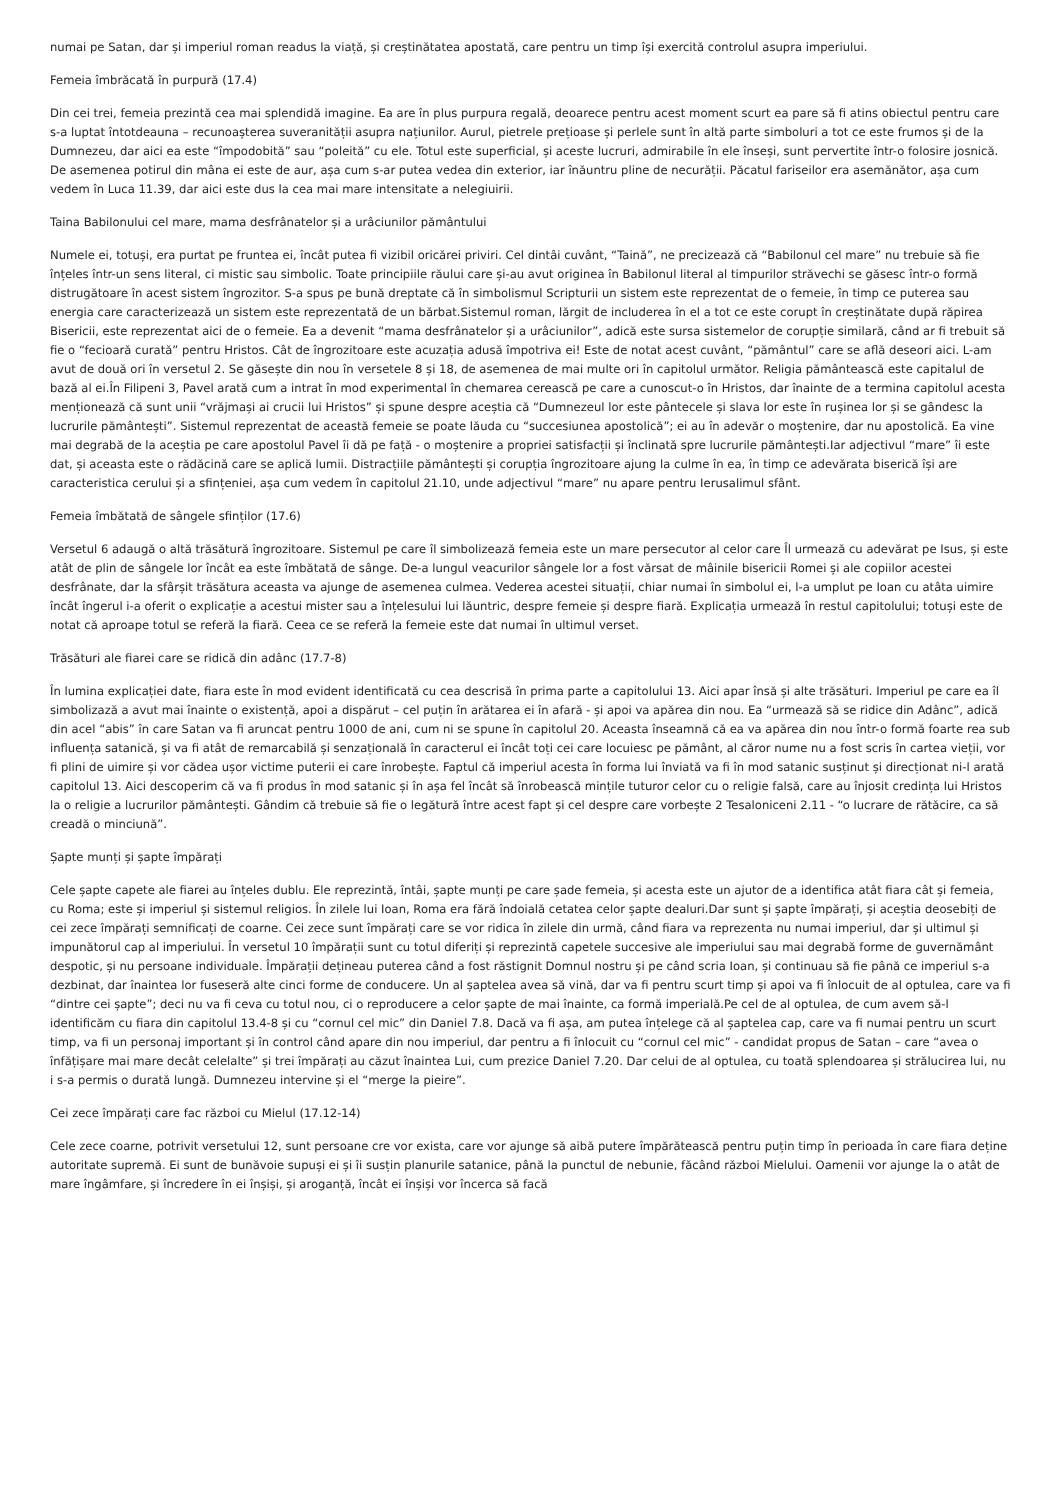numai pe Satan, dar și imperiul roman readus la viață, și creștinătatea apostată, care pentru un timp își exercită controlul asupra imperiului.
Femeia îmbrăcată în purpură (17.4)
Din cei trei, femeia prezintă cea mai splendidă imagine. Ea are în plus purpura regală, deoarece pentru acest moment scurt ea pare să fi atins obiectul pentru care s-a luptat întotdeauna – recunoașterea suveranității asupra națiunilor. Aurul, pietrele prețioase și perlele sunt în altă parte simboluri a tot ce este frumos și de la Dumnezeu, dar aici ea este “împodobită” sau “poleită” cu ele. Totul este superficial, și aceste lucruri, admirabile în ele înseși, sunt pervertite într-o folosire josnică. De asemenea potirul din mâna ei este de aur, așa cum s-ar putea vedea din exterior, iar înăuntru pline de necurății. Păcatul fariseilor era asemănător, așa cum vedem în Luca 11.39, dar aici este dus la cea mai mare intensitate a nelegiuirii.
Taina Babilonului cel mare, mama desfrânatelor și a urâciunilor pământului
Numele ei, totuși, era purtat pe fruntea ei, încât putea fi vizibil oricărei priviri. Cel dintâi cuvânt, “Taină”, ne precizează că “Babilonul cel mare” nu trebuie să fie înțeles într-un sens literal, ci mistic sau simbolic. Toate principiile răului care și-au avut originea în Babilonul literal al timpurilor străvechi se găsesc într-o formă distrugătoare în acest sistem îngrozitor. S-a spus pe bună dreptate că în simbolismul Scripturii un sistem este reprezentat de o femeie, în timp ce puterea sau energia care caracterizează un sistem este reprezentată de un bărbat.Sistemul roman, lărgit de includerea în el a tot ce este corupt în creștinătate după răpirea Bisericii, este reprezentat aici de o femeie. Ea a devenit “mama desfrânatelor și a urâciunilor”, adică este sursa sistemelor de corupție similară, când ar fi trebuit să fie o “fecioară curată” pentru Hristos. Cât de îngrozitoare este acuzația adusă împotriva ei! Este de notat acest cuvânt, “pământul” care se află deseori aici. L-am avut de două ori în versetul 2. Se găsește din nou în versetele 8 și 18, de asemenea de mai multe ori în capitolul următor. Religia pământească este capitalul de bază al ei.În Filipeni 3, Pavel arată cum a intrat în mod experimental în chemarea cerească pe care a cunoscut-o în Hristos, dar înainte de a termina capitolul acesta menționează că sunt unii “vrăjmași ai crucii lui Hristos” și spune despre aceștia că “Dumnezeul lor este pântecele și slava lor este în rușinea lor și se gândesc la lucrurile pământești”. Sistemul reprezentat de această femeie se poate lăuda cu “succesiunea apostolică”; ei au în adevăr o moștenire, dar nu apostolică. Ea vine mai degrabă de la aceștia pe care apostolul Pavel îi dă pe față - o moștenire a propriei satisfacții și înclinată spre lucrurile pământești.Iar adjectivul “mare” îi este dat, și aceasta este o rădăcină care se aplică lumii. Distracțiile pământești și corupția îngrozitoare ajung la culme în ea, în timp ce adevărata biserică își are caracteristica cerului și a sfințeniei, așa cum vedem în capitolul 21.10, unde adjectivul “mare” nu apare pentru Ierusalimul sfânt.
Femeia îmbătată de sângele sfinților (17.6)
Versetul 6 adaugă o altă trăsătură îngrozitoare. Sistemul pe care îl simbolizează femeia este un mare persecutor al celor care Îl urmează cu adevărat pe Isus, și este atât de plin de sângele lor încât ea este îmbătată de sânge. De-a lungul veacurilor sângele lor a fost vărsat de mâinile bisericii Romei și ale copiilor acestei desfrânate, dar la sfârșit trăsătura aceasta va ajunge de asemenea culmea. Vederea acestei situații, chiar numai în simbolul ei, l-a umplut pe Ioan cu atâta uimire încât îngerul i-a oferit o explicație a acestui mister sau a înțelesului lui lăuntric, despre femeie și despre fiară. Explicația urmează în restul capitolului; totuși este de notat că aproape totul se referă la fiară. Ceea ce se referă la femeie este dat numai în ultimul verset.
Trăsături ale fiarei care se ridică din adânc (17.7-8)
În lumina explicației date, fiara este în mod evident identificată cu cea descrisă în prima parte a capitolului 13. Aici apar însă și alte trăsături. Imperiul pe care ea îl simbolizază a avut mai înainte o existență, apoi a dispărut – cel puțin în arătarea ei în afară - și apoi va apărea din nou. Ea “urmează să se ridice din Adânc”, adică din acel “abis” în care Satan va fi aruncat pentru 1000 de ani, cum ni se spune în capitolul 20. Aceasta înseamnă că ea va apărea din nou într-o formă foarte rea sub influența satanică, și va fi atât de remarcabilă și senzațională în caracterul ei încât toți cei care locuiesc pe pământ, al căror nume nu a fost scris în cartea vieții, vor fi plini de uimire și vor cădea ușor victime puterii ei care înrobește. Faptul că imperiul acesta în forma lui înviată va fi în mod satanic susținut și direcționat ni-l arată capitolul 13. Aici descoperim că va fi produs în mod satanic și în așa fel încât să înrobească mințile tuturor celor cu o religie falsă, care au înjosit credința lui Hristos la o religie a lucrurilor pământești. Gândim că trebuie să fie o legătură între acest fapt și cel despre care vorbește 2 Tesaloniceni 2.11 - “o lucrare de rătăcire, ca să creadă o minciună”.
Șapte munți și șapte împărați
Cele șapte capete ale fiarei au înțeles dublu. Ele reprezintă, întâi, șapte munți pe care șade femeia, și acesta este un ajutor de a identifica atât fiara cât și femeia, cu Roma; este și imperiul și sistemul religios. În zilele lui Ioan, Roma era fără îndoială cetatea celor șapte dealuri.Dar sunt și șapte împărați, și aceștia deosebiți de cei zece împărați semnificați de coarne. Cei zece sunt împărați care se vor ridica în zilele din urmă, când fiara va reprezenta nu numai imperiul, dar și ultimul și impunătorul cap al imperiului. În versetul 10 împărații sunt cu totul diferiți și reprezintă capetele succesive ale imperiului sau mai degrabă forme de guvernământ despotic, și nu persoane individuale. Împărații dețineau puterea când a fost răstignit Domnul nostru și pe când scria Ioan, și continuau să fie până ce imperiul s-a dezbinat, dar înaintea lor fuseseră alte cinci forme de conducere. Un al șaptelea avea să vină, dar va fi pentru scurt timp și apoi va fi înlocuit de al optulea, care va fi “dintre cei șapte”; deci nu va fi ceva cu totul nou, ci o reproducere a celor șapte de mai înainte, ca formă imperială.Pe cel de al optulea, de cum avem să-l identificăm cu fiara din capitolul 13.4-8 și cu “cornul cel mic” din Daniel 7.8. Dacă va fi așa, am putea înțelege că al șaptelea cap, care va fi numai pentru un scurt timp, va fi un personaj important și în control când apare din nou imperiul, dar pentru a fi înlocuit cu “cornul cel mic” - candidat propus de Satan – care “avea o înfățișare mai mare decât celelalte” și trei împărați au căzut înaintea Lui, cum prezice Daniel 7.20. Dar celui de al optulea, cu toată splendoarea și strălucirea lui, nu i s-a permis o durată lungă. Dumnezeu intervine și el “merge la pieire”.
Cei zece împărați care fac război cu Mielul (17.12-14)
Cele zece coarne, potrivit versetului 12, sunt persoane cre vor exista, care vor ajunge să aibă putere împărătească pentru puțin timp în perioada în care fiara deține autoritate supremă. Ei sunt de bunăvoie supuși ei și îi susțin planurile satanice, până la punctul de nebunie, făcând război Mielului. Oamenii vor ajunge la o atât de mare îngâmfare, și încredere în ei înșiși, și aroganță, încât ei înșiși vor încerca să facă